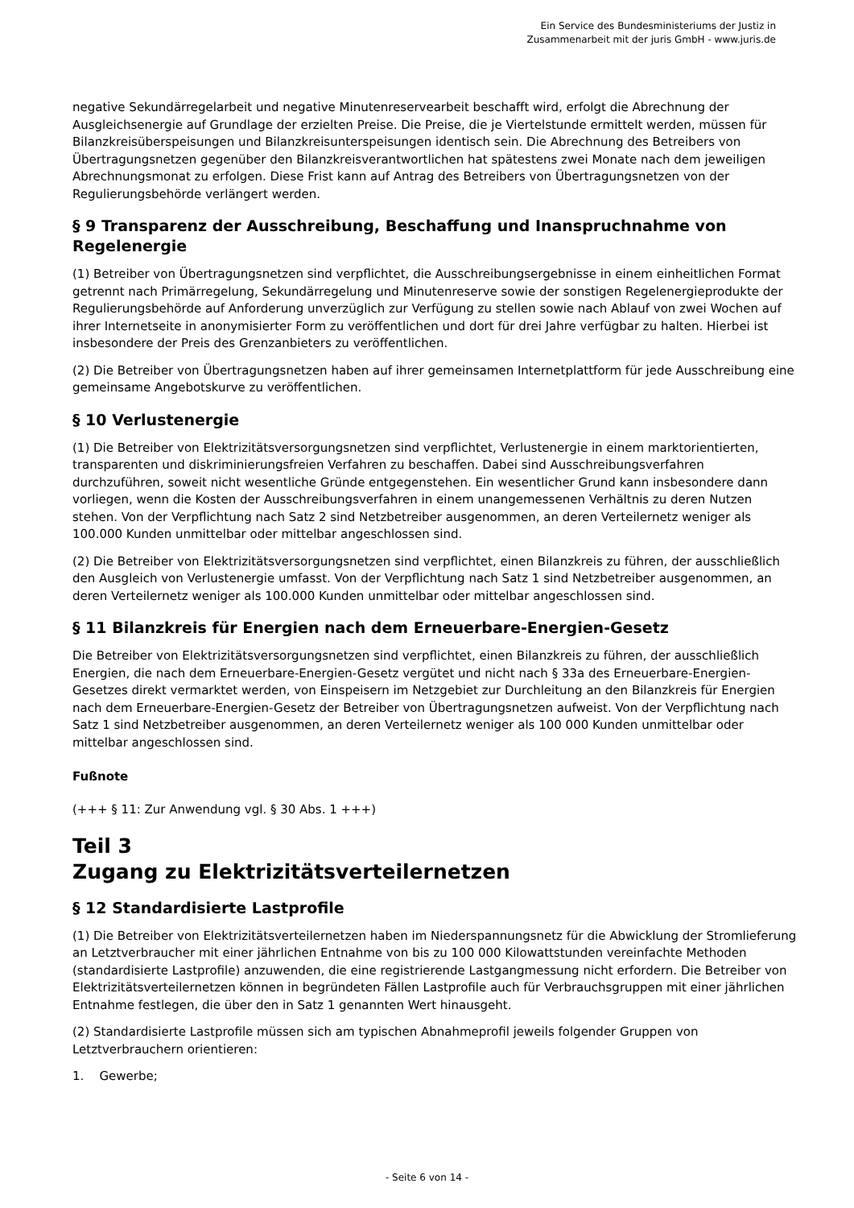Ein Service des Bundesministeriums der Justiz in
Zusammenarbeit mit der juris GmbH - www.juris.de
negative Sekundärregelarbeit und negative Minutenreservearbeit beschafft wird, erfolgt die Abrechnung der Ausgleichsenergie auf Grundlage der erzielten Preise. Die Preise, die je Viertelstunde ermittelt werden, müssen für Bilanzkreisüberspeisungen und Bilanzkreisunterspeisungen identisch sein. Die Abrechnung des Betreibers von Übertragungsnetzen gegenüber den Bilanzkreisverantwortlichen hat spätestens zwei Monate nach dem jeweiligen Abrechnungsmonat zu erfolgen. Diese Frist kann auf Antrag des Betreibers von Übertragungsnetzen von der Regulierungsbehörde verlängert werden.
§ 9 Transparenz der Ausschreibung, Beschaffung und Inanspruchnahme von Regelenergie
(1) Betreiber von Übertragungsnetzen sind verpflichtet, die Ausschreibungsergebnisse in einem einheitlichen Format getrennt nach Primärregelung, Sekundärregelung und Minutenreserve sowie der sonstigen Regelenergieprodukte der Regulierungsbehörde auf Anforderung unverzüglich zur Verfügung zu stellen sowie nach Ablauf von zwei Wochen auf ihrer Internetseite in anonymisierter Form zu veröffentlichen und dort für drei Jahre verfügbar zu halten. Hierbei ist insbesondere der Preis des Grenzanbieters zu veröffentlichen.
(2) Die Betreiber von Übertragungsnetzen haben auf ihrer gemeinsamen Internetplattform für jede Ausschreibung eine gemeinsame Angebotskurve zu veröffentlichen.
§ 10 Verlustenergie
(1) Die Betreiber von Elektrizitätsversorgungsnetzen sind verpflichtet, Verlustenergie in einem marktorientierten, transparenten und diskriminierungsfreien Verfahren zu beschaffen. Dabei sind Ausschreibungsverfahren durchzuführen, soweit nicht wesentliche Gründe entgegenstehen. Ein wesentlicher Grund kann insbesondere dann vorliegen, wenn die Kosten der Ausschreibungsverfahren in einem unangemessenen Verhältnis zu deren Nutzen stehen. Von der Verpflichtung nach Satz 2 sind Netzbetreiber ausgenommen, an deren Verteilernetz weniger als 100.000 Kunden unmittelbar oder mittelbar angeschlossen sind.
(2) Die Betreiber von Elektrizitätsversorgungsnetzen sind verpflichtet, einen Bilanzkreis zu führen, der ausschließlich den Ausgleich von Verlustenergie umfasst. Von der Verpflichtung nach Satz 1 sind Netzbetreiber ausgenommen, an deren Verteilernetz weniger als 100.000 Kunden unmittelbar oder mittelbar angeschlossen sind.
§ 11 Bilanzkreis für Energien nach dem Erneuerbare-Energien-Gesetz
Die Betreiber von Elektrizitätsversorgungsnetzen sind verpflichtet, einen Bilanzkreis zu führen, der ausschließlich Energien, die nach dem Erneuerbare-Energien-Gesetz vergütet und nicht nach § 33a des Erneuerbare-Energien-Gesetzes direkt vermarktet werden, von Einspeisern im Netzgebiet zur Durchleitung an den Bilanzkreis für Energien nach dem Erneuerbare-Energien-Gesetz der Betreiber von Übertragungsnetzen aufweist. Von der Verpflichtung nach Satz 1 sind Netzbetreiber ausgenommen, an deren Verteilernetz weniger als 100 000 Kunden unmittelbar oder mittelbar angeschlossen sind.
Fußnote
(+++ § 11: Zur Anwendung vgl. § 30 Abs. 1 +++)
Teil 3
Zugang zu Elektrizitätsverteilernetzen
§ 12 Standardisierte Lastprofile
(1) Die Betreiber von Elektrizitätsverteilernetzen haben im Niederspannungsnetz für die Abwicklung der Stromlieferung an Letztverbraucher mit einer jährlichen Entnahme von bis zu 100 000 Kilowattstunden vereinfachte Methoden (standardisierte Lastprofile) anzuwenden, die eine registrierende Lastgangmessung nicht erfordern. Die Betreiber von Elektrizitätsverteilernetzen können in begründeten Fällen Lastprofile auch für Verbrauchsgruppen mit einer jährlichen Entnahme festlegen, die über den in Satz 1 genannten Wert hinausgeht.
(2) Standardisierte Lastprofile müssen sich am typischen Abnahmeprofil jeweils folgender Gruppen von Letztverbrauchern orientieren:
1. Gewerbe;
- Seite 6 von 14 -